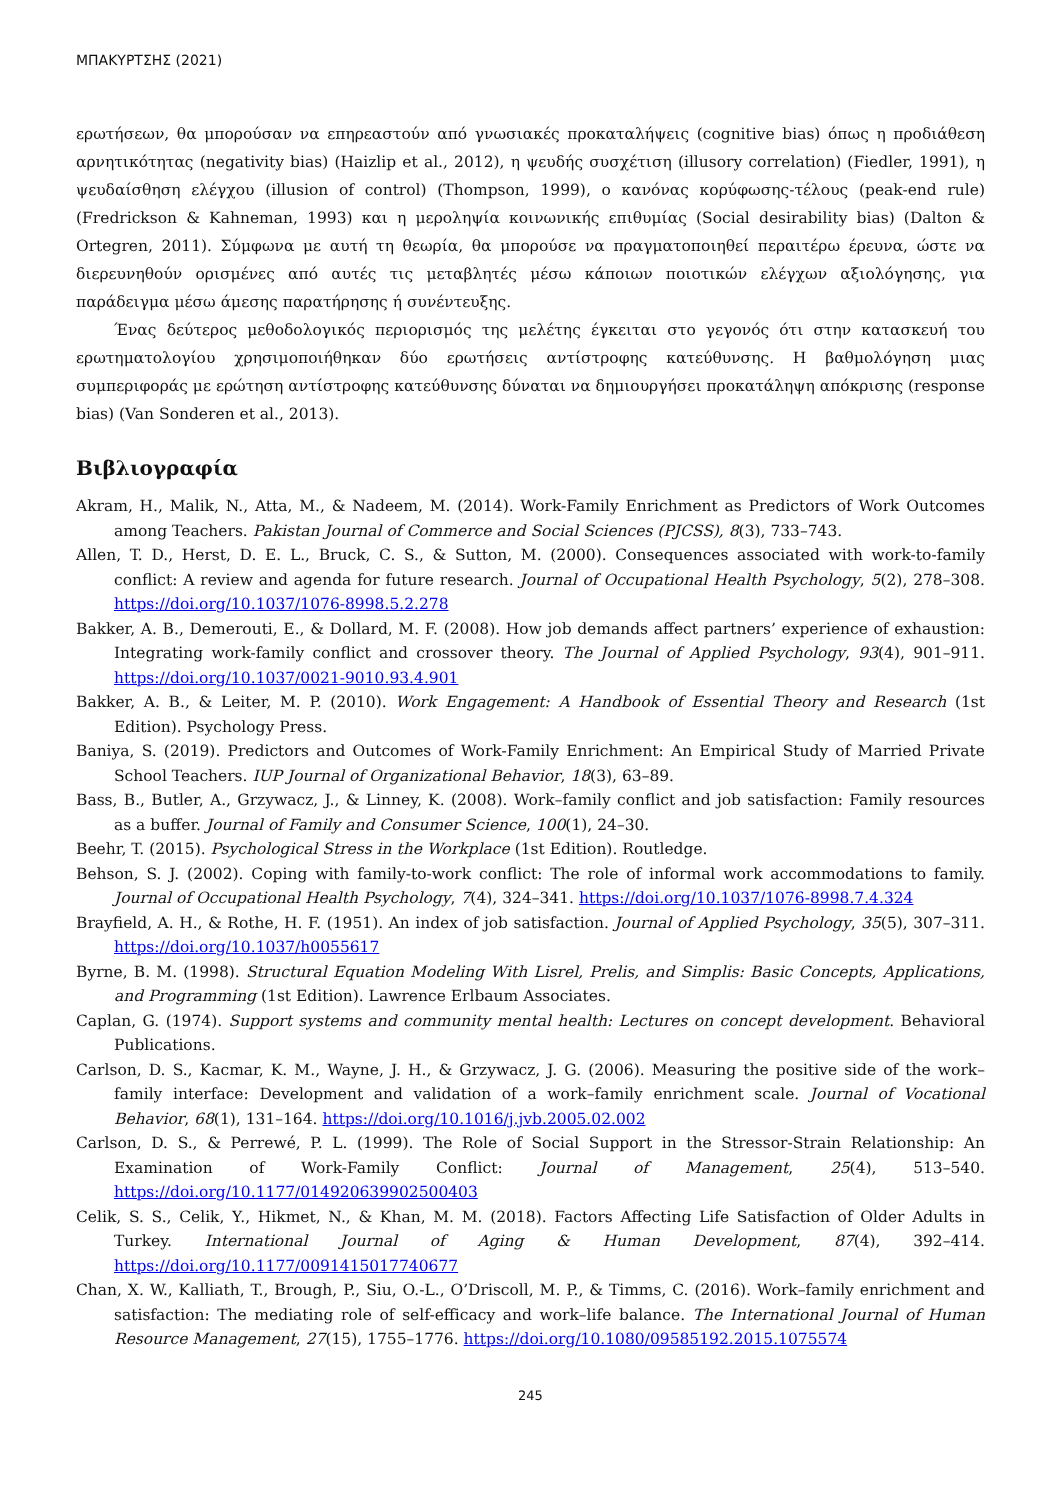ΜΠΑΚΥΡΤΣΗΣ (2021)
ερωτήσεων, θα μπορούσαν να επηρεαστούν από γνωσιακές προκαταλήψεις (cognitive bias) όπως η προδιάθεση αρνητικότητας (negativity bias) (Haizlip et al., 2012), η ψευδής συσχέτιση (illusory correlation) (Fiedler, 1991), η ψευδαίσθηση ελέγχου (illusion of control) (Thompson, 1999), ο κανόνας κορύφωσης-τέλους (peak-end rule) (Fredrickson & Kahneman, 1993) και η μεροληψία κοινωνικής επιθυμίας (Social desirability bias) (Dalton & Ortegren, 2011). Σύμφωνα με αυτή τη θεωρία, θα μπορούσε να πραγματοποιηθεί περαιτέρω έρευνα, ώστε να διερευνηθούν ορισμένες από αυτές τις μεταβλητές μέσω κάποιων ποιοτικών ελέγχων αξιολόγησης, για παράδειγμα μέσω άμεσης παρατήρησης ή συνέντευξης.
Ένας δεύτερος μεθοδολογικός περιορισμός της μελέτης έγκειται στο γεγονός ότι στην κατασκευή του ερωτηματολογίου χρησιμοποιήθηκαν δύο ερωτήσεις αντίστροφης κατεύθυνσης. Η βαθμολόγηση μιας συμπεριφοράς με ερώτηση αντίστροφης κατεύθυνσης δύναται να δημιουργήσει προκατάληψη απόκρισης (response bias) (Van Sonderen et al., 2013).
Βιβλιογραφία
Akram, H., Malik, N., Atta, M., & Nadeem, M. (2014). Work-Family Enrichment as Predictors of Work Outcomes among Teachers. Pakistan Journal of Commerce and Social Sciences (PJCSS), 8(3), 733–743.
Allen, T. D., Herst, D. E. L., Bruck, C. S., & Sutton, M. (2000). Consequences associated with work-to-family conflict: A review and agenda for future research. Journal of Occupational Health Psychology, 5(2), 278–308. https://doi.org/10.1037/1076-8998.5.2.278
Bakker, A. B., Demerouti, E., & Dollard, M. F. (2008). How job demands affect partners’ experience of exhaustion: Integrating work-family conflict and crossover theory. The Journal of Applied Psychology, 93(4), 901–911. https://doi.org/10.1037/0021-9010.93.4.901
Bakker, A. B., & Leiter, M. P. (2010). Work Engagement: A Handbook of Essential Theory and Research (1st Edition). Psychology Press.
Baniya, S. (2019). Predictors and Outcomes of Work-Family Enrichment: An Empirical Study of Married Private School Teachers. IUP Journal of Organizational Behavior, 18(3), 63–89.
Bass, B., Butler, A., Grzywacz, J., & Linney, K. (2008). Work–family conflict and job satisfaction: Family resources as a buffer. Journal of Family and Consumer Science, 100(1), 24–30.
Beehr, T. (2015). Psychological Stress in the Workplace (1st Edition). Routledge.
Behson, S. J. (2002). Coping with family-to-work conflict: The role of informal work accommodations to family. Journal of Occupational Health Psychology, 7(4), 324–341. https://doi.org/10.1037/1076-8998.7.4.324
Brayfield, A. H., & Rothe, H. F. (1951). An index of job satisfaction. Journal of Applied Psychology, 35(5), 307–311. https://doi.org/10.1037/h0055617
Byrne, B. M. (1998). Structural Equation Modeling With Lisrel, Prelis, and Simplis: Basic Concepts, Applications, and Programming (1st Edition). Lawrence Erlbaum Associates.
Caplan, G. (1974). Support systems and community mental health: Lectures on concept development. Behavioral Publications.
Carlson, D. S., Kacmar, K. M., Wayne, J. H., & Grzywacz, J. G. (2006). Measuring the positive side of the work–family interface: Development and validation of a work–family enrichment scale. Journal of Vocational Behavior, 68(1), 131–164. https://doi.org/10.1016/j.jvb.2005.02.002
Carlson, D. S., & Perrewé, P. L. (1999). The Role of Social Support in the Stressor-Strain Relationship: An Examination of Work-Family Conflict: Journal of Management, 25(4), 513–540. https://doi.org/10.1177/014920639902500403
Celik, S. S., Celik, Y., Hikmet, N., & Khan, M. M. (2018). Factors Affecting Life Satisfaction of Older Adults in Turkey. International Journal of Aging & Human Development, 87(4), 392–414. https://doi.org/10.1177/0091415017740677
Chan, X. W., Kalliath, T., Brough, P., Siu, O.-L., O’Driscoll, M. P., & Timms, C. (2016). Work–family enrichment and satisfaction: The mediating role of self-efficacy and work–life balance. The International Journal of Human Resource Management, 27(15), 1755–1776. https://doi.org/10.1080/09585192.2015.1075574
245